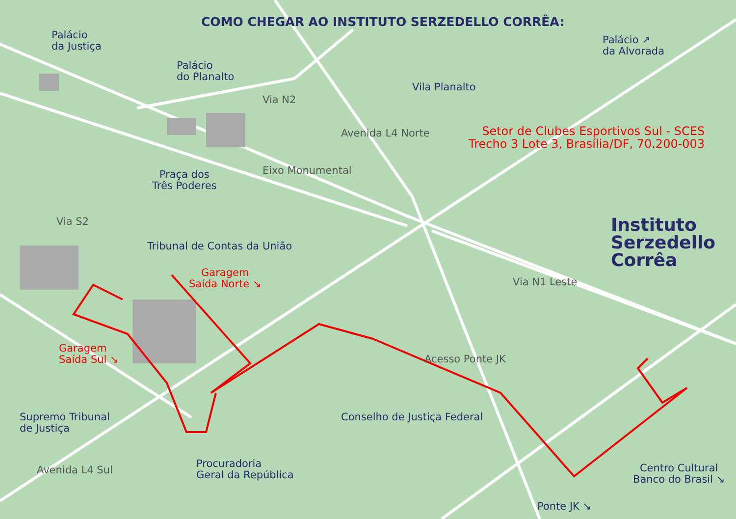COMO CHEGAR AO INSTITUTO SERZEDELLO CORRÊA:
Palácio
da Justiça
Palácio
do Planalto
Palácio ↗
da Alvorada
Vila Planalto
Via N2
Avenida L4 Norte
Setor de Clubes Esportivos Sul - SCES
Trecho 3 Lote 3, Brasília/DF, 70.200-003
Praça dos
Três Poderes
Eixo Monumental
Instituto
Serzedello
Corrêa
Via S2
Tribunal de Contas da União
Garagem
Saída Norte ↘
Via N1 Leste
Garagem
Saída Sul ↘
Acesso Ponte JK
Supremo Tribunal
de Justiça
Conselho de Justiça Federal
Procuradoria
Geral da República
Centro Cultural
Banco do Brasil ↘
Avenida L4 Sul
Ponte JK ↘